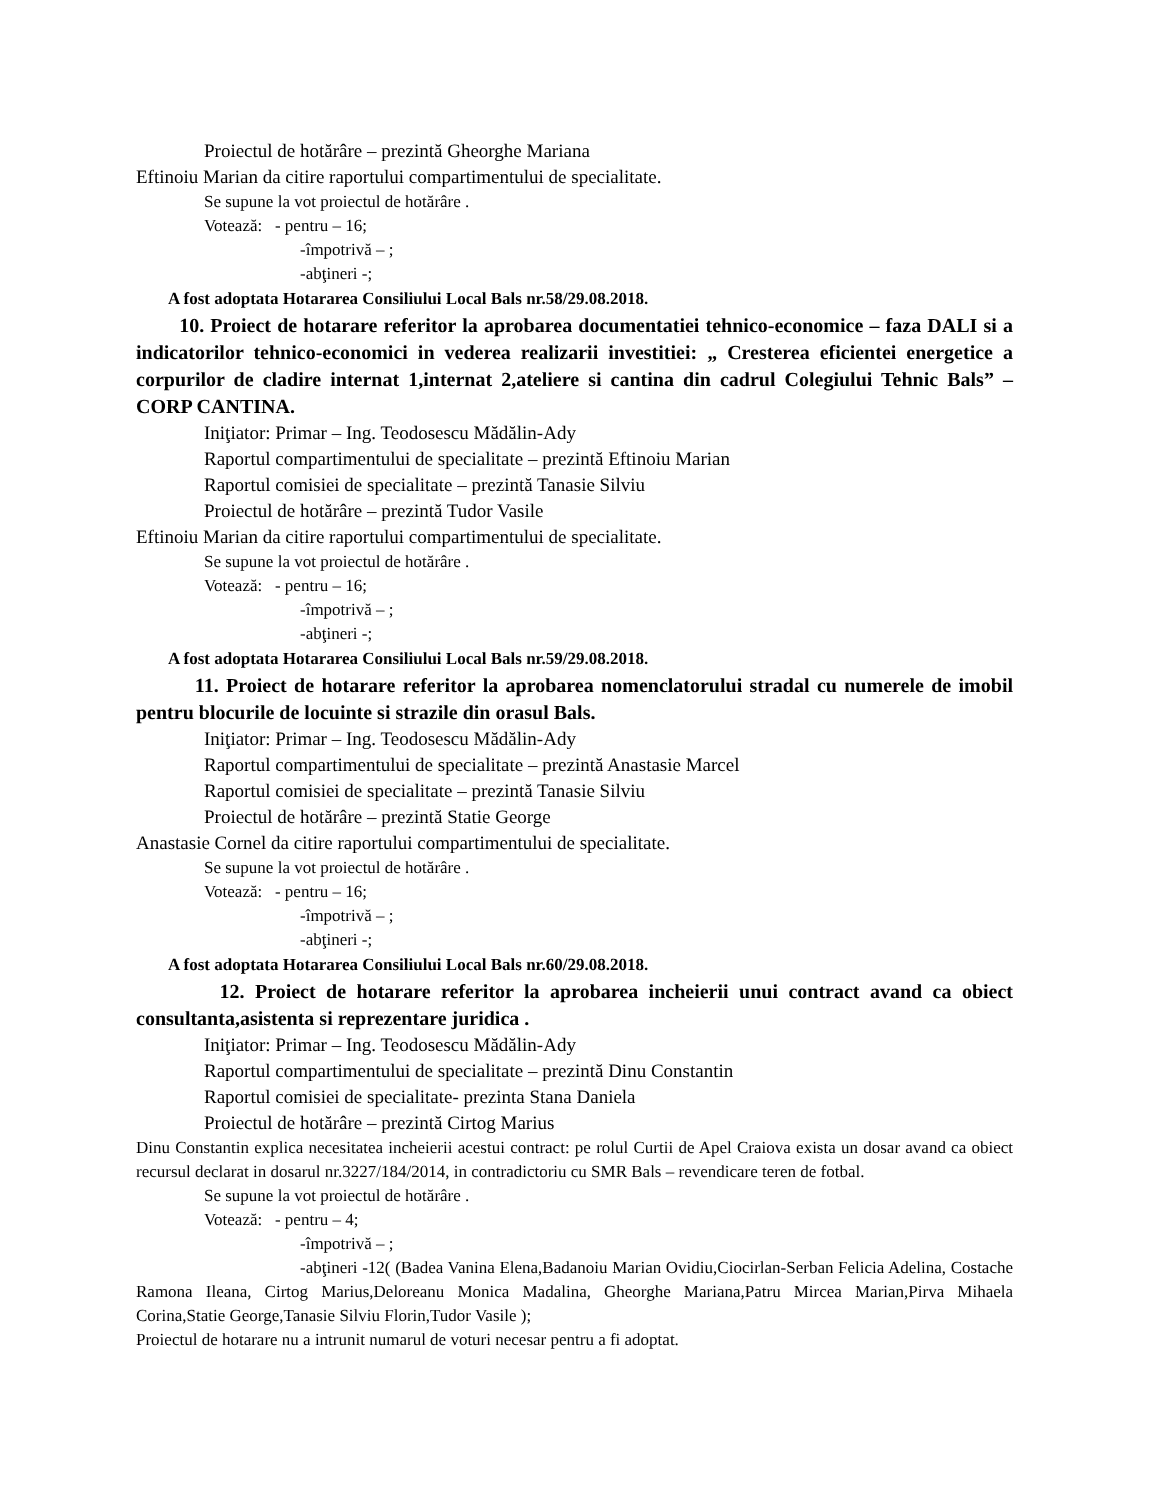Proiectul de hotărâre – prezintă Gheorghe Mariana
Eftinoiu Marian da citire raportului compartimentului de specialitate.
Se supune la vot proiectul de hotărâre .
Votează: - pentru – 16;
-împotrivă – ;
-abţineri -;
A fost adoptata Hotararea Consiliului Local Bals nr.58/29.08.2018.
10. Proiect de hotarare referitor la aprobarea documentatiei tehnico-economice – faza DALI si a indicatorilor tehnico-economici in vederea realizarii investitiei: „ Cresterea eficientei energetice a corpurilor de cladire internat 1,internat 2,ateliere si cantina din cadrul Colegiului Tehnic Bals” – CORP CANTINA.
Iniţiator: Primar – Ing. Teodosescu Mădălin-Ady
Raportul compartimentului de specialitate – prezintă Eftinoiu Marian
Raportul comisiei de specialitate – prezintă Tanasie Silviu
Proiectul de hotărâre – prezintă Tudor Vasile
Eftinoiu Marian da citire raportului compartimentului de specialitate.
Se supune la vot proiectul de hotărâre .
Votează: - pentru – 16;
-împotrivă – ;
-abţineri -;
A fost adoptata Hotararea Consiliului Local Bals nr.59/29.08.2018.
11. Proiect de hotarare referitor la aprobarea nomenclatorului stradal cu numerele de imobil pentru blocurile de locuinte si strazile din orasul Bals.
Iniţiator: Primar – Ing. Teodosescu Mădălin-Ady
Raportul compartimentului de specialitate – prezintă Anastasie Marcel
Raportul comisiei de specialitate – prezintă Tanasie Silviu
Proiectul de hotărâre – prezintă Statie George
Anastasie Cornel da citire raportului compartimentului de specialitate.
Se supune la vot proiectul de hotărâre .
Votează: - pentru – 16;
-împotrivă – ;
-abţineri -;
A fost adoptata Hotararea Consiliului Local Bals nr.60/29.08.2018.
12. Proiect de hotarare referitor la aprobarea incheierii unui contract avand ca obiect consultanta,asistenta si reprezentare juridica .
Iniţiator: Primar – Ing. Teodosescu Mădălin-Ady
Raportul compartimentului de specialitate – prezintă Dinu Constantin
Raportul comisiei de specialitate- prezinta Stana Daniela
Proiectul de hotărâre – prezintă Cirtog Marius
Dinu Constantin explica necesitatea incheierii acestui contract: pe rolul Curtii de Apel Craiova exista un dosar avand ca obiect recursul declarat in dosarul nr.3227/184/2014, in contradictoriu cu SMR Bals – revendicare teren de fotbal.
Se supune la vot proiectul de hotărâre .
Votează: - pentru – 4;
-împotrivă – ;
-abţineri -12( (Badea Vanina Elena,Badanoiu Marian Ovidiu,Ciocirlan-Serban Felicia Adelina, Costache Ramona Ileana, Cirtog Marius,Deloreanu Monica Madalina, Gheorghe Mariana,Patru Mircea Marian,Pirva Mihaela Corina,Statie George,Tanasie Silviu Florin,Tudor Vasile );
Proiectul de hotarare nu a intrunit numarul de voturi necesar pentru a fi adoptat.